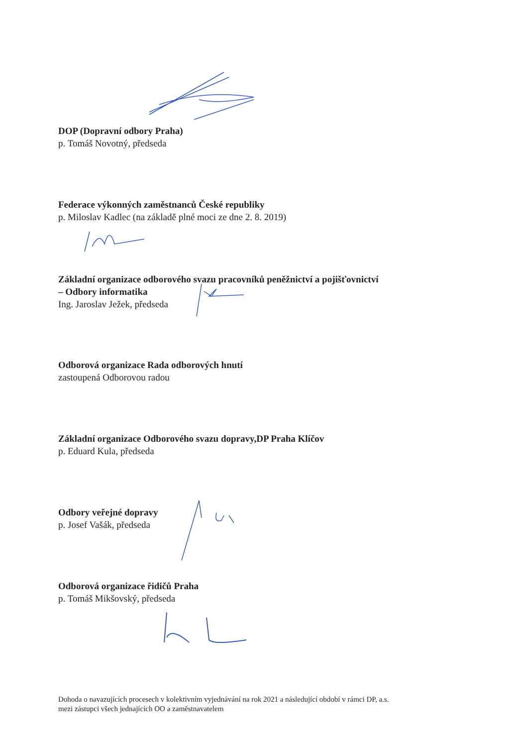DOP (Dopravní odbory Praha)
p. Tomáš Novotný, předseda
Federace výkonných zaměstnanců České republiky
p. Miloslav Kadlec (na základě plné moci ze dne 2. 8. 2019)
Základní organizace odborového svazu pracovníků peněžnictví a pojišťovnictví
– Odbory informatika
Ing. Jaroslav Ježek, předseda
Odborová organizace Rada odborových hnutí
zastoupená Odborovou radou
Základní organizace Odborového svazu dopravy,DP Praha Klíčov
p. Eduard Kula, předseda
Odbory veřejné dopravy
p. Josef Vašák, předseda
Odborová organizace řidičů Praha
p. Tomáš Mikšovský, předseda
Dohoda o navazujících procesech v kolektivním vyjednávání na rok 2021 a následující období v rámci DP, a.s.
mezi zástupci všech jednajících OO a zaměstnavatelem